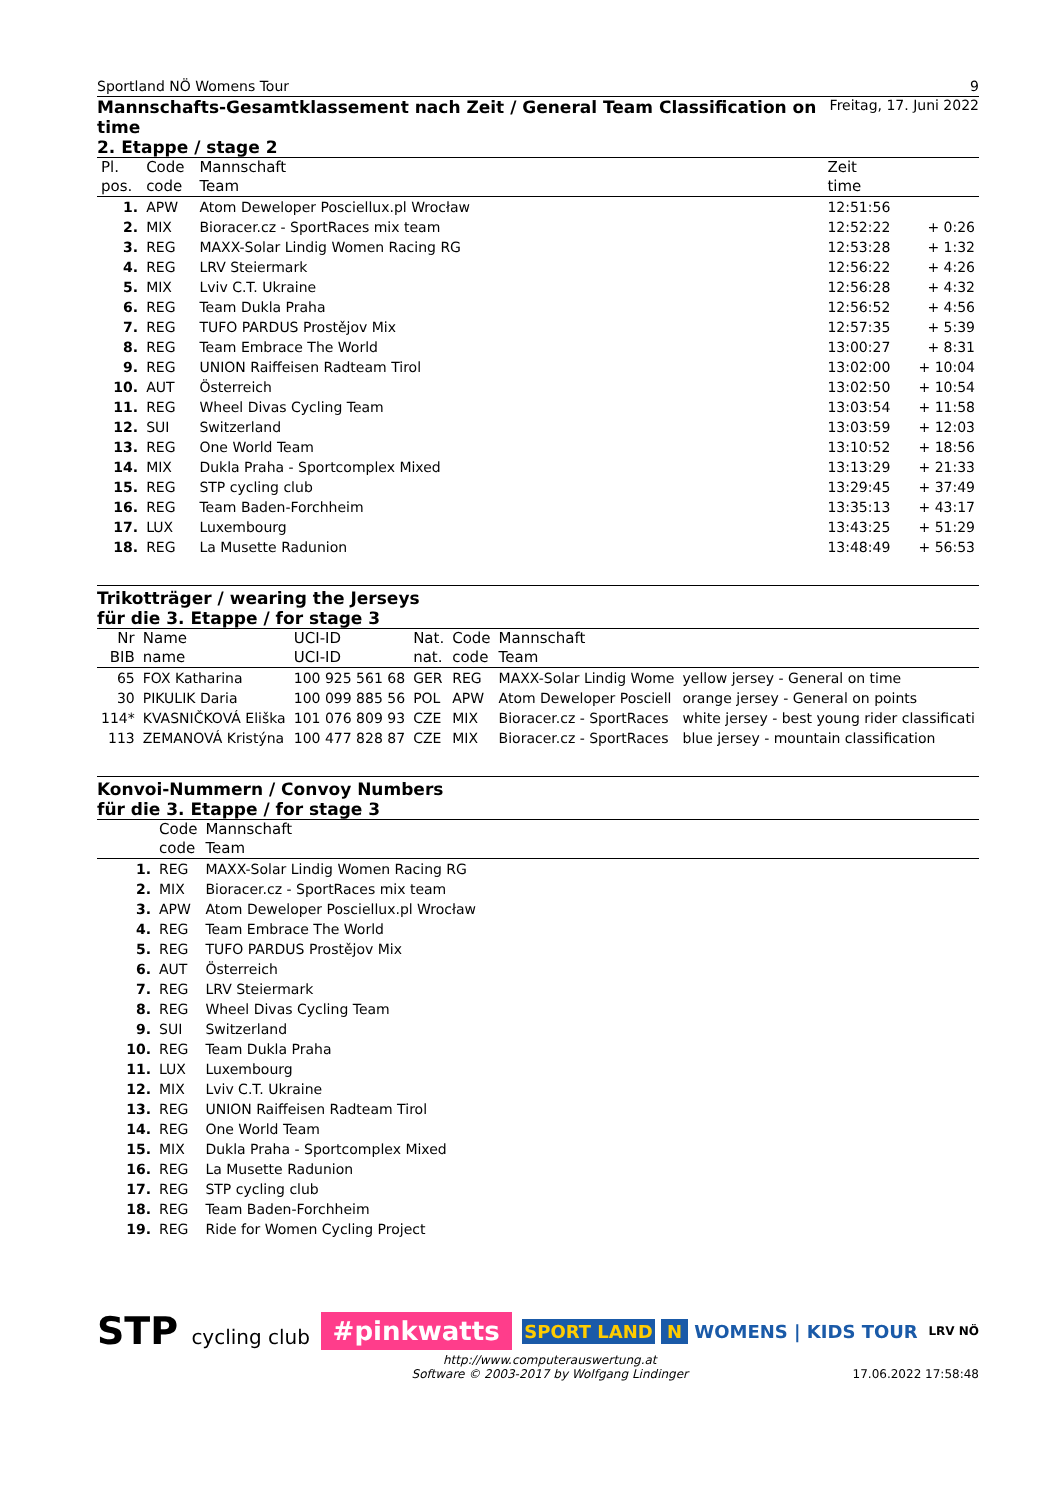Sportland NÖ Womens Tour 9
Mannschafts-Gesamtklassement nach Zeit / General Team Classification on time
Freitag, 17. Juni 2022
2. Etappe / stage 2
| Pl. | Code | Mannschaft | Zeit | |
| --- | --- | --- | --- | --- |
| pos. | code | Team | time | |
| 1. | APW | Atom Deweloper Posciellux.pl Wrocław | 12:51:56 | |
| 2. | MIX | Bioracer.cz - SportRaces mix team | 12:52:22 | + 0:26 |
| 3. | REG | MAXX-Solar Lindig Women Racing RG | 12:53:28 | + 1:32 |
| 4. | REG | LRV Steiermark | 12:56:22 | + 4:26 |
| 5. | MIX | Lviv C.T. Ukraine | 12:56:28 | + 4:32 |
| 6. | REG | Team Dukla Praha | 12:56:52 | + 4:56 |
| 7. | REG | TUFO PARDUS Prostějov Mix | 12:57:35 | + 5:39 |
| 8. | REG | Team Embrace The World | 13:00:27 | + 8:31 |
| 9. | REG | UNION Raiffeisen Radteam Tirol | 13:02:00 | + 10:04 |
| 10. | AUT | Österreich | 13:02:50 | + 10:54 |
| 11. | REG | Wheel Divas Cycling Team | 13:03:54 | + 11:58 |
| 12. | SUI | Switzerland | 13:03:59 | + 12:03 |
| 13. | REG | One World Team | 13:10:52 | + 18:56 |
| 14. | MIX | Dukla Praha - Sportcomplex Mixed | 13:13:29 | + 21:33 |
| 15. | REG | STP cycling club | 13:29:45 | + 37:49 |
| 16. | REG | Team Baden-Forchheim | 13:35:13 | + 43:17 |
| 17. | LUX | Luxembourg | 13:43:25 | + 51:29 |
| 18. | REG | La Musette Radunion | 13:48:49 | + 56:53 |
Trikotträger / wearing the Jerseys
für die 3. Etappe / for stage 3
| Nr | Name | UCI-ID | Nat. | Code | Mannschaft | |
| --- | --- | --- | --- | --- | --- | --- |
| BIB | name | UCI-ID | nat. | code | Team | |
| 65 | FOX Katharina | 100 925 561 68 | GER | REG | MAXX-Solar Lindig Wome | yellow jersey - General on time |
| 30 | PIKULIK Daria | 100 099 885 56 | POL | APW | Atom Deweloper Posciell | orange jersey - General on points |
| 114* | KVASNIČKOVÁ Eliška | 101 076 809 93 | CZE | MIX | Bioracer.cz - SportRaces | white jersey - best young rider classificati |
| 113 | ZEMANOVÁ Kristýna | 100 477 828 87 | CZE | MIX | Bioracer.cz - SportRaces | blue jersey - mountain classification |
Konvoi-Nummern / Convoy Numbers
für die 3. Etappe / for stage 3
| | Code | Mannschaft |
| --- | --- | --- |
| | code | Team |
| 1. | REG | MAXX-Solar Lindig Women Racing RG |
| 2. | MIX | Bioracer.cz - SportRaces mix team |
| 3. | APW | Atom Deweloper Posciellux.pl Wrocław |
| 4. | REG | Team Embrace The World |
| 5. | REG | TUFO PARDUS Prostějov Mix |
| 6. | AUT | Österreich |
| 7. | REG | LRV Steiermark |
| 8. | REG | Wheel Divas Cycling Team |
| 9. | SUI | Switzerland |
| 10. | REG | Team Dukla Praha |
| 11. | LUX | Luxembourg |
| 12. | MIX | Lviv C.T. Ukraine |
| 13. | REG | UNION Raiffeisen Radteam Tirol |
| 14. | REG | One World Team |
| 15. | MIX | Dukla Praha - Sportcomplex Mixed |
| 16. | REG | La Musette Radunion |
| 17. | REG | STP cycling club |
| 18. | REG | Team Baden-Forchheim |
| 19. | REG | Ride for Women Cycling Project |
STP cycling club #pinkwatts SPORT LAND N WOMENS | KIDS TOUR LRV NÖ
http://www.computerauswertung.at
Software © 2003-2017 by Wolfgang Lindinger
17.06.2022 17:58:48